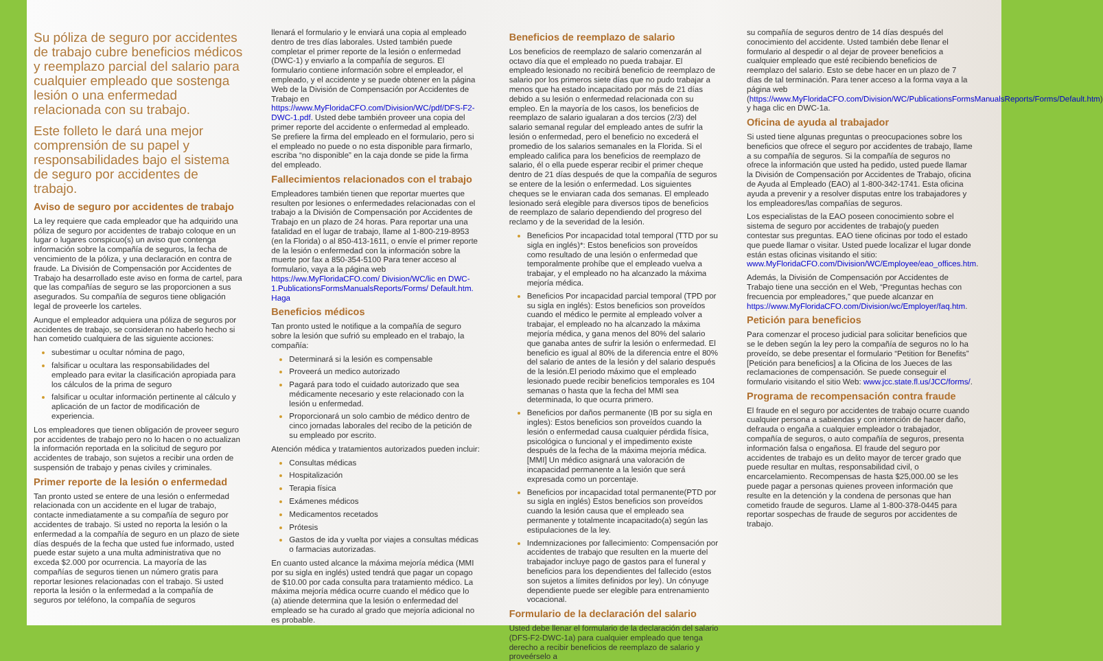Su póliza de seguro por accidentes de trabajo cubre beneficios médicos y reemplazo parcial del salario para cualquier empleado que sostenga lesión o una enfermedad relacionada con su trabajo.
Este folleto le dará una mejor comprensión de su papel y responsabilidades bajo el sistema de seguro por accidentes de trabajo.
Aviso de seguro por accidentes de trabajo
La ley requiere que cada empleador que ha adquirido una póliza de seguro por accidentes de trabajo coloque en un lugar o lugares conspicuo(s) un aviso que contenga información sobre la compañía de seguros, la fecha de vencimiento de la póliza, y una declaración en contra de fraude. La División de Compensación por Accidentes de Trabajo ha desarrollado este aviso en forma de cartel, para que las compañías de seguro se las proporcionen a sus asegurados. Su compañía de seguros tiene obligación legal de proveerle los carteles.
Aunque el empleador adquiera una póliza de seguros por accidentes de trabajo, se consideran no haberlo hecho si han cometido cualquiera de las siguiente acciones:
subestimar u ocultar nómina de pago,
falsificar u ocultara las responsabilidades del empleado para evitar la clasificación apropiada para los cálculos de la prima de seguro
falsificar u ocultar información pertinente al cálculo y aplicación de un factor de modificación de experiencia.
Los empleadores que tienen obligación de proveer seguro por accidentes de trabajo pero no lo hacen o no actualizan la información reportada en la solicitud de seguro por accidentes de trabajo, son sujetos a recibir una orden de suspensión de trabajo y penas civiles y criminales.
Primer reporte de la lesión o enfermedad
Tan pronto usted se entere de una lesión o enfermedad relacionada con un accidente en el lugar de trabajo, contacte inmediatamente a su compañía de seguro por accidentes de trabajo. Si usted no reporta la lesión o la enfermedad a la compañía de seguro en un plazo de siete días después de la fecha que usted fue informado, usted puede estar sujeto a una multa administrativa que no exceda $2.000 por ocurrencia. La mayoría de las compañías de seguros tienen un número gratis para reportar lesiones relacionadas con el trabajo. Si usted reporta la lesión o la enfermedad a la compañía de seguros por teléfono, la compañía de seguros
llenará el formulario y le enviará una copia al empleado dentro de tres días laborales. Usted también puede completar el primer reporte de la lesión o enfermedad (DWC-1) y enviarlo a la compañía de seguros. El formulario contiene información sobre el empleador, el empleado, y el accidente y se puede obtener en la página Web de la División de Compensación por Accidentes de Trabajo en https://www.MyFloridaCFO.com/Division/WC/pdf/DFS-F2-DWC-1.pdf. Usted debe también proveer una copia del primer reporte del accidente o enfermedad al empleado. Se prefiere la firma del empleado en el formulario, pero si el empleado no puede o no esta disponible para firmarlo, escriba “no disponible” en la caja donde se pide la firma del empleado.
Fallecimientos relacionados con el trabajo
Empleadores también tienen que reportar muertes que resulten por lesiones o enfermedades relacionadas con el trabajo a la División de Compensación por Accidentes de Trabajo en un plazo de 24 horas. Para reportar una una fatalidad en el lugar de trabajo, llame al 1-800-219-8953 (en la Florida) o al 850-413-1611, o envíe el primer reporte de la lesión o enfermedad con la información sobre la muerte por fax a 850-354-5100 Para tener acceso al formulario, vaya a la página web https://ww.MyFloridaCFO.com/ Division/WC/lic en DWC-1.PublicationsFormsManualsReports/Forms/ Default.htm. Haga
Beneficios médicos
Tan pronto usted le notifique a la compañía de seguro sobre la lesión que sufrió su empleado en el trabajo, la compañía:
Determinará si la lesión es compensable
Proveerá un medico autorizado
Pagará para todo el cuidado autorizado que sea médicamente necesario y este relacionado con la lesión u enfermedad.
Proporcionará un solo cambio de médico dentro de cinco jornadas laborales del recibo de la petición de su empleado por escrito.
Atención médica y tratamientos autorizados pueden incluir:
Consultas médicas
Hospitalización
Terapia física
Exámenes médicos
Medicamentos recetados
Prótesis
Gastos de ida y vuelta por viajes a consultas médicas o farmacias autorizadas.
En cuanto usted alcance la máxima mejoría médica (MMI por su sigla en inglés) usted tendrá que pagar un copago de $10.00 por cada consulta para tratamiento médico. La máxima mejoría médica ocurre cuando el médico que lo (a) atiende determina que la lesión o enfermedad del empleado se ha curado al grado que mejoría adicional no es probable.
Beneficios de reemplazo de salario
Los beneficios de reemplazo de salario comenzarán al octavo día que el empleado no pueda trabajar. El empleado lesionado no recibirá beneficio de reemplazo de salario por los primeros siete días que no pudo trabajar a menos que ha estado incapacitado por más de 21 días debido a su lesión o enfermedad relacionada con su empleo. En la mayoría de los casos, los beneficios de reemplazo de salario igualaran a dos tercios (2/3) del salario semanal regular del empleado antes de sufrir la lesión o enfermedad, pero el beneficio no excederá el promedio de los salarios semanales en la Florida. Si el empleado califica para los beneficios de reemplazo de salario, él o ella puede esperar recibir el primer cheque dentro de 21 días después de que la compañía de seguros se entere de la lesión o enfermedad. Los siguientes cheques se le enviaran cada dos semanas. El empleado lesionado será elegible para diversos tipos de beneficios de reemplazo de salario dependiendo del progreso del reclamo y de la severidad de la lesión.
Beneficios Por incapacidad total temporal (TTD por su sigla en inglés)*: Estos beneficios son proveídos como resultado de una lesión o enfermedad que temporalmente prohíbe que el empleado vuelva a trabajar, y el empleado no ha alcanzado la máxima mejoría médica.
Beneficios Por incapacidad parcial temporal (TPD por su sigla en inglés): Estos beneficios son proveídos cuando el médico le permite al empleado volver a trabajar, el empleado no ha alcanzado la máxima mejoría médica, y gana menos del 80% del salario que ganaba antes de sufrir la lesión o enfermedad. El beneficio es igual al 80% de la diferencia entre el 80% del salario de antes de la lesión y del salario después de la lesión.El periodo máximo que el empleado lesionado puede recibir beneficios temporales es 104 semanas o hasta que la fecha del MMI sea determinada, lo que ocurra primero.
Beneficios por daños permanente (IB por su sigla en ingles): Estos beneficios son proveídos cuando la lesión o enfermedad causa cualquier pérdida física, psicológica o funcional y el impedimento existe después de la fecha de la máxima mejoría médica. [MMI] Un médico asignará una valoración de incapacidad permanente a la lesión que será expresada como un porcentaje.
Beneficios por incapacidad total permanente(PTD por su sigla en inglés) Estos beneficios son proveídos cuando la lesión causa que el empleado sea permanente y totalmente incapacitado(a) según las estipulaciones de la ley.
Indemnizaciones por fallecimiento: Compensación por accidentes de trabajo que resulten en la muerte del trabajador incluye pago de gastos para el funeral y beneficios para los dependientes del fallecido (estos son sujetos a límites definidos por ley). Un cónyuge dependiente puede ser elegible para entrenamiento vocacional.
Formulario de la declaración del salario
Usted debe llenar el formulario de la declaración del salario (DFS-F2-DWC-1a) para cualquier empleado que tenga derecho a recibir beneficios de reemplazo de salario y proveérselo a
su compañía de seguros dentro de 14 días después del conocimiento del accidente. Usted también debe llenar el formulario al despedir o al dejar de proveer beneficios a cualquier empleado que esté recibiendo beneficios de reemplazo del salario. Esto se debe hacer en un plazo de 7 días de tal terminación. Para tener acceso a la forma vaya a la página web (https://www.MyFloridaCFO.com/Division/WC/PublicationsFormsManualsReports/Forms/Default.htm) y haga clic en DWC-1a.
Oficina de ayuda al trabajador
Si usted tiene algunas preguntas o preocupaciones sobre los beneficios que ofrece el seguro por accidentes de trabajo, llame a su compañía de seguros. Si la compañía de seguros no ofrece la información que usted ha pedido, usted puede llamar la División de Compensación por Accidentes de Trabajo, oficina de Ayuda al Empleado (EAO) al 1-800-342-1741. Esta oficina ayuda a prevenir y a resolver disputas entre los trabajadores y los empleadores/las compañías de seguros.
Los especialistas de la EAO poseen conocimiento sobre el sistema de seguro por accidentes de trabajo(y pueden contestar sus preguntas. EAO tiene oficinas por todo el estado que puede llamar o visitar. Usted puede localizar el lugar donde están estas oficinas visitando el sitio: www.MyFloridaCFO.com/Division/WC/Employee/eao_offices.htm.
Además, la División de Compensación por Accidentes de Trabajo tiene una sección en el Web, “Preguntas hechas con frecuencia por empleadores,” que puede alcanzar en https://www.MyFloridaCFO.com/Division/wc/Employer/faq.htm.
Petición para beneficios
Para comenzar el proceso judicial para solicitar beneficios que se le deben según la ley pero la compañía de seguros no lo ha proveído, se debe presentar el formulario “Petition for Benefits” [Petición para beneficios] a la Oficina de los Jueces de las reclamaciones de compensación. Se puede conseguir el formulario visitando el sitio Web: www.jcc.state.fl.us/JCC/forms/.
Programa de recompensación contra fraude
El fraude en el seguro por accidentes de trabajo ocurre cuando cualquier persona a sabiendas y con intención de hacer daño, defrauda o engaña a cualquier empleador o trabajador, compañía de seguros, o auto compañía de seguros, presenta información falsa o engañosa. El fraude del seguro por accidentes de trabajo es un delito mayor de tercer grado que puede resultar en multas, responsabilidad civil, o encarcelamiento. Recompensas de hasta $25,000.00 se les puede pagar a personas quienes proveen información que resulte en la detención y la condena de personas que han cometido fraude de seguros. Llame al 1-800-378-0445 para reportar sospechas de fraude de seguros por accidentes de trabajo.